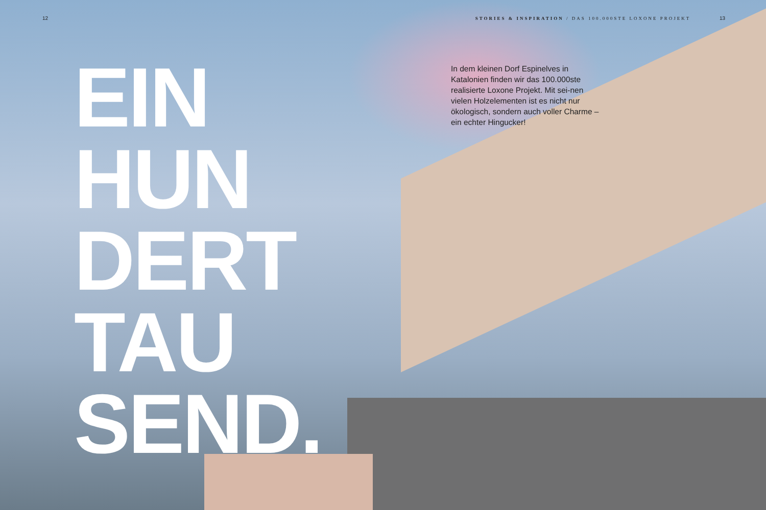12 STORIES & INSPIRATION / DAS 100.000STE LOXONE PROJEKT 13
EIN
HUN
DERT
TAU
SEND.
In dem kleinen Dorf Espinelves in Katalonien finden wir das 100.000ste realisierte Loxone Projekt. Mit sei-nen vielen Holzelementen ist es nicht nur ökologisch, sondern auch voller Charme – ein echter Hingucker!